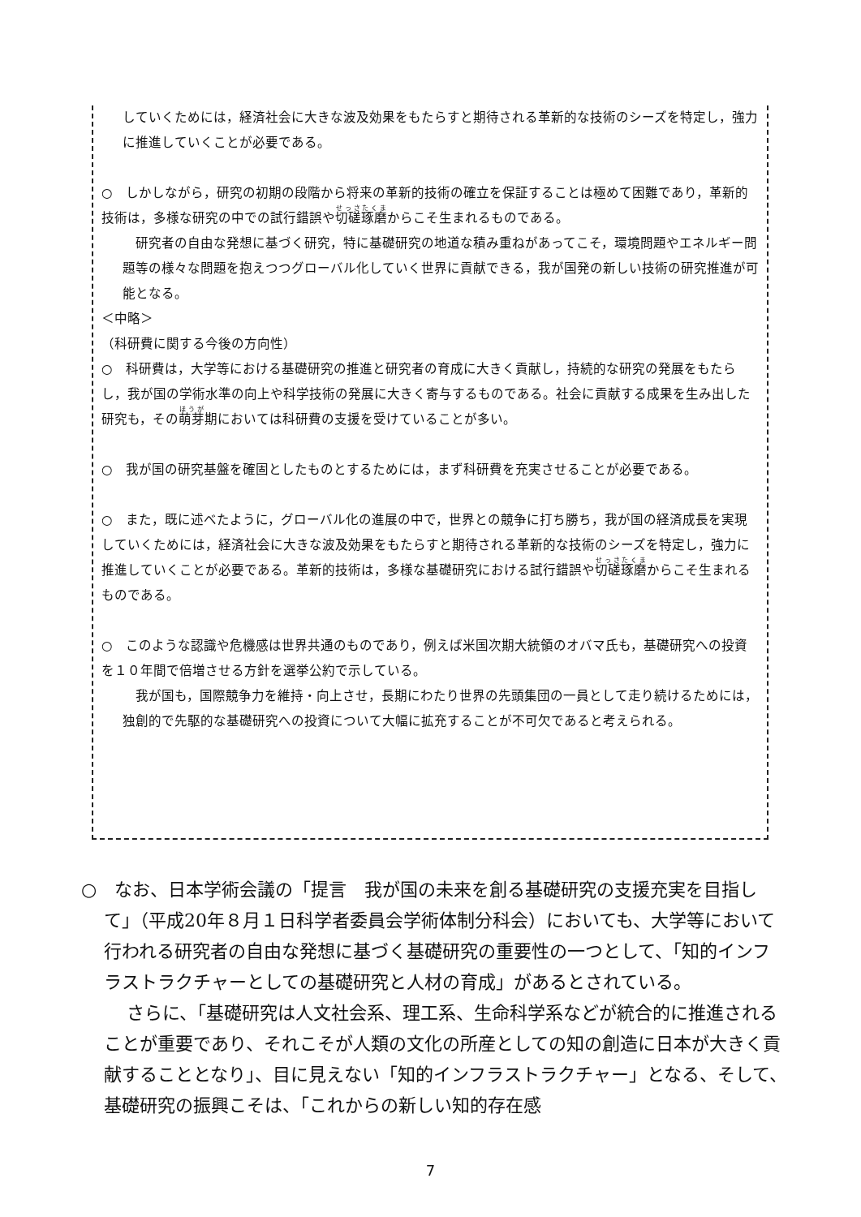していくためには，経済社会に大きな波及効果をもたらすと期待される革新的な技術のシーズを特定し，強力に推進していくことが必要である。
○　しかしながら，研究の初期の段階から将来の革新的技術の確立を保証することは極めて困難であり，革新的技術は，多様な研究の中での試行錯誤や切磋琢磨からこそ生まれるものである。
　研究者の自由な発想に基づく研究，特に基礎研究の地道な積み重ねがあってこそ，環境問題やエネルギー問題等の様々な問題を抱えつつグローバル化していく世界に貢献できる，我が国発の新しい技術の研究推進が可能となる。
＜中略＞
（科研費に関する今後の方向性）
○　科研費は，大学等における基礎研究の推進と研究者の育成に大きく貢献し，持続的な研究の発展をもたらし，我が国の学術水準の向上や科学技術の発展に大きく寄与するものである。社会に貢献する成果を生み出した研究も，その萌芽期においては科研費の支援を受けていることが多い。
○　我が国の研究基盤を確固としたものとするためには，まず科研費を充実させることが必要である。
○　また，既に述べたように，グローバル化の進展の中で，世界との競争に打ち勝ち，我が国の経済成長を実現していくためには，経済社会に大きな波及効果をもたらすと期待される革新的な技術のシーズを特定し，強力に推進していくことが必要である。革新的技術は，多様な基礎研究における試行錯誤や切磋琢磨からこそ生まれるものである。
○　このような認識や危機感は世界共通のものであり，例えば米国次期大統領のオバマ氏も，基礎研究への投資を１０年間で倍増させる方針を選挙公約で示している。
　我が国も，国際競争力を維持・向上させ，長期にわたり世界の先頭集団の一員として走り続けるためには，独創的で先駆的な基礎研究への投資について大幅に拡充することが不可欠であると考えられる。
○　なお、日本学術会議の「提言　我が国の未来を創る基礎研究の支援充実を目指して」（平成20年８月１日科学者委員会学術体制分科会）においても、大学等において行われる研究者の自由な発想に基づく基礎研究の重要性の一つとして、「知的インフラストラクチャーとしての基礎研究と人材の育成」があるとされている。
さらに、「基礎研究は人文社会系、理工系、生命科学系などが統合的に推進されることが重要であり、それこそが人類の文化の所産としての知の創造に日本が大きく貢献することとなり」、目に見えない「知的インフラストラクチャー」となる、そして、基礎研究の振興こそは、「これからの新しい知的存在感
7